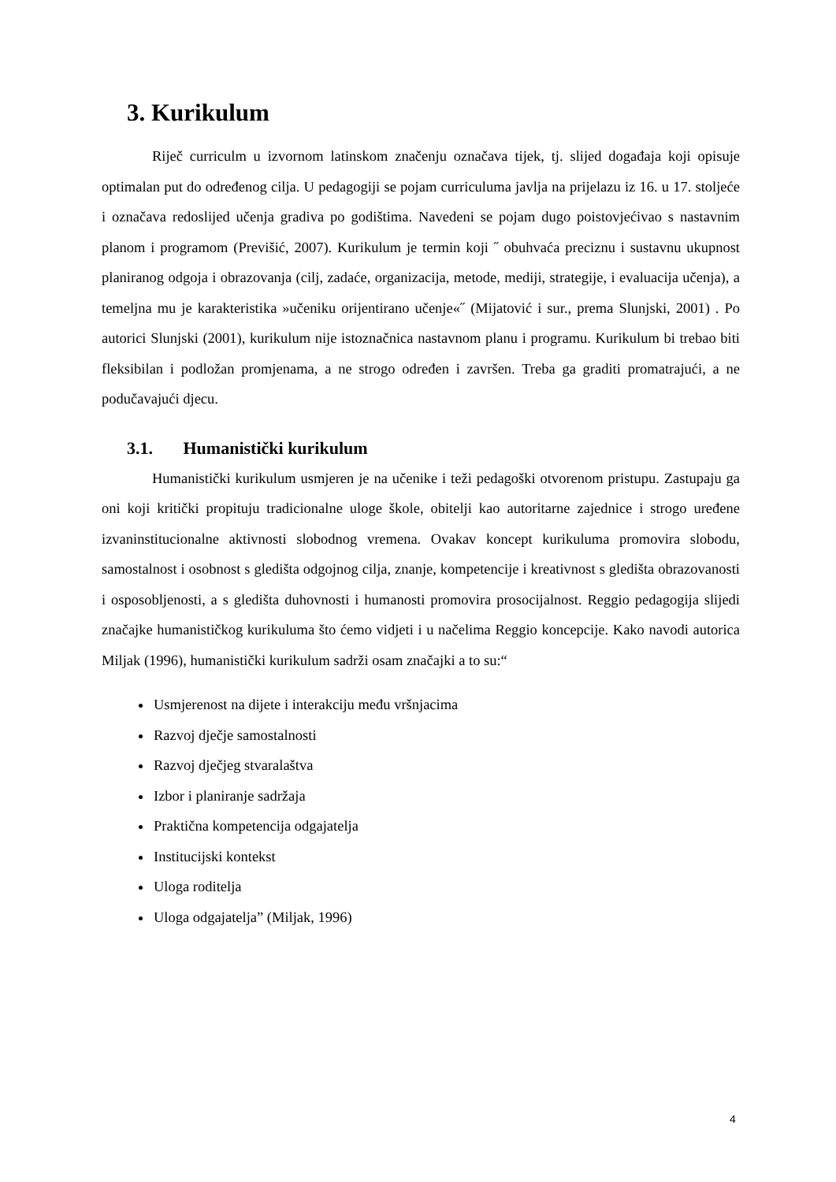3. Kurikulum
Riječ curriculm u izvornom latinskom značenju označava tijek, tj. slijed događaja koji opisuje optimalan put do određenog cilja. U pedagogiji se pojam curriculuma javlja na prijelazu iz 16. u 17. stoljeće i označava redoslijed učenja gradiva po godištima. Navedeni se pojam dugo poistovjećivao s nastavnim planom i programom (Previšić, 2007). Kurikulum je termin koji ˝ obuhvaća preciznu i sustavnu ukupnost planiranog odgoja i obrazovanja (cilj, zadaće, organizacija, metode, mediji, strategije, i evaluacija učenja), a temeljna mu je karakteristika »učeniku orijentirano učenje«˝ (Mijatović i sur., prema Slunjski, 2001) . Po autorici Slunjski (2001), kurikulum nije istoznačnica nastavnom planu i programu. Kurikulum bi trebao biti fleksibilan i podložan promjenama, a ne strogo određen i završen. Treba ga graditi promatrajući, a ne podučavajući djecu.
3.1. Humanistički kurikulum
Humanistički kurikulum usmjeren je na učenike i teži pedagoški otvorenom pristupu. Zastupaju ga oni koji kritički propituju tradicionalne uloge škole, obitelji kao autoritarne zajednice i strogo uređene izvaninstitucionalne aktivnosti slobodnog vremena. Ovakav koncept kurikuluma promovira slobodu, samostalnost i osobnost s gledišta odgojnog cilja, znanje, kompetencije i kreativnost s gledišta obrazovanosti i osposobljenosti, a s gledišta duhovnosti i humanosti promovira prosocijalnost. Reggio pedagogija slijedi značajke humanističkog kurikuluma što ćemo vidjeti i u načelima Reggio koncepcije. Kako navodi autorica Miljak (1996), humanistički kurikulum sadrži osam značajki a to su:“
Usmjerenost na dijete i interakciju među vršnjacima
Razvoj dječje samostalnosti
Razvoj dječjeg stvaralaštva
Izbor i planiranje sadržaja
Praktična kompetencija odgajatelja
Institucijski kontekst
Uloga roditelja
Uloga odgajatelja” (Miljak, 1996)
4